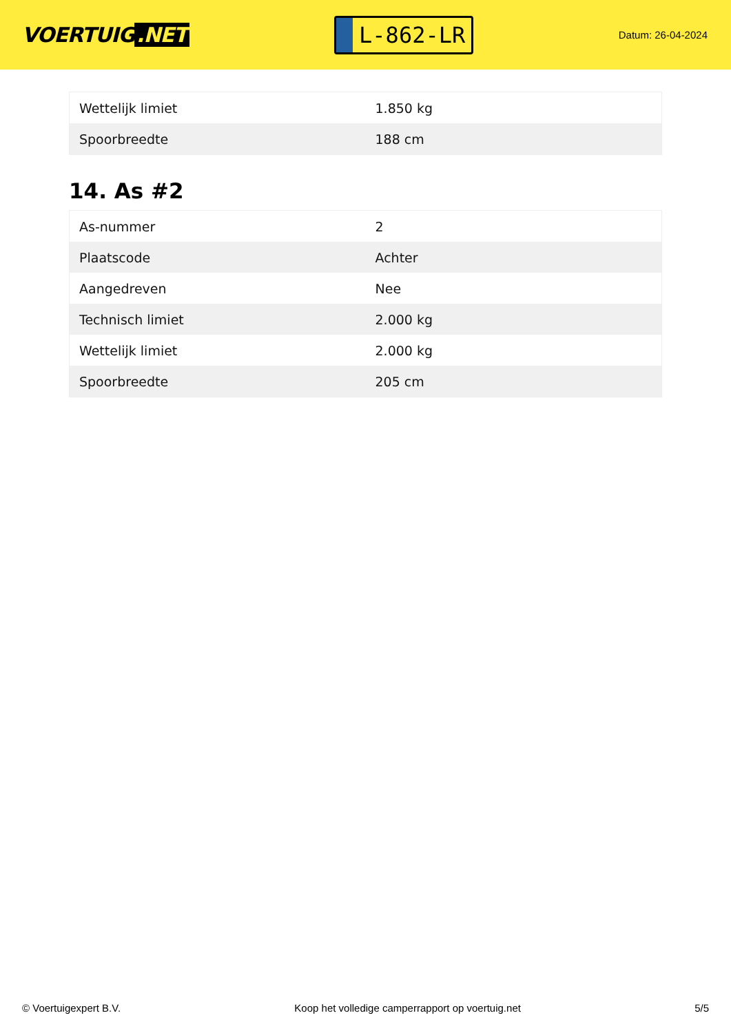VOERTUIG.NET
L-862-LR
Datum: 26-04-2024
| Wettelijk limiet | 1.850 kg |
| Spoorbreedte | 188 cm |
14. As #2
| As-nummer | 2 |
| Plaatscode | Achter |
| Aangedreven | Nee |
| Technisch limiet | 2.000 kg |
| Wettelijk limiet | 2.000 kg |
| Spoorbreedte | 205 cm |
© Voertuigexpert B.V. Koop het volledige camperrapport op voertuig.net 5/5